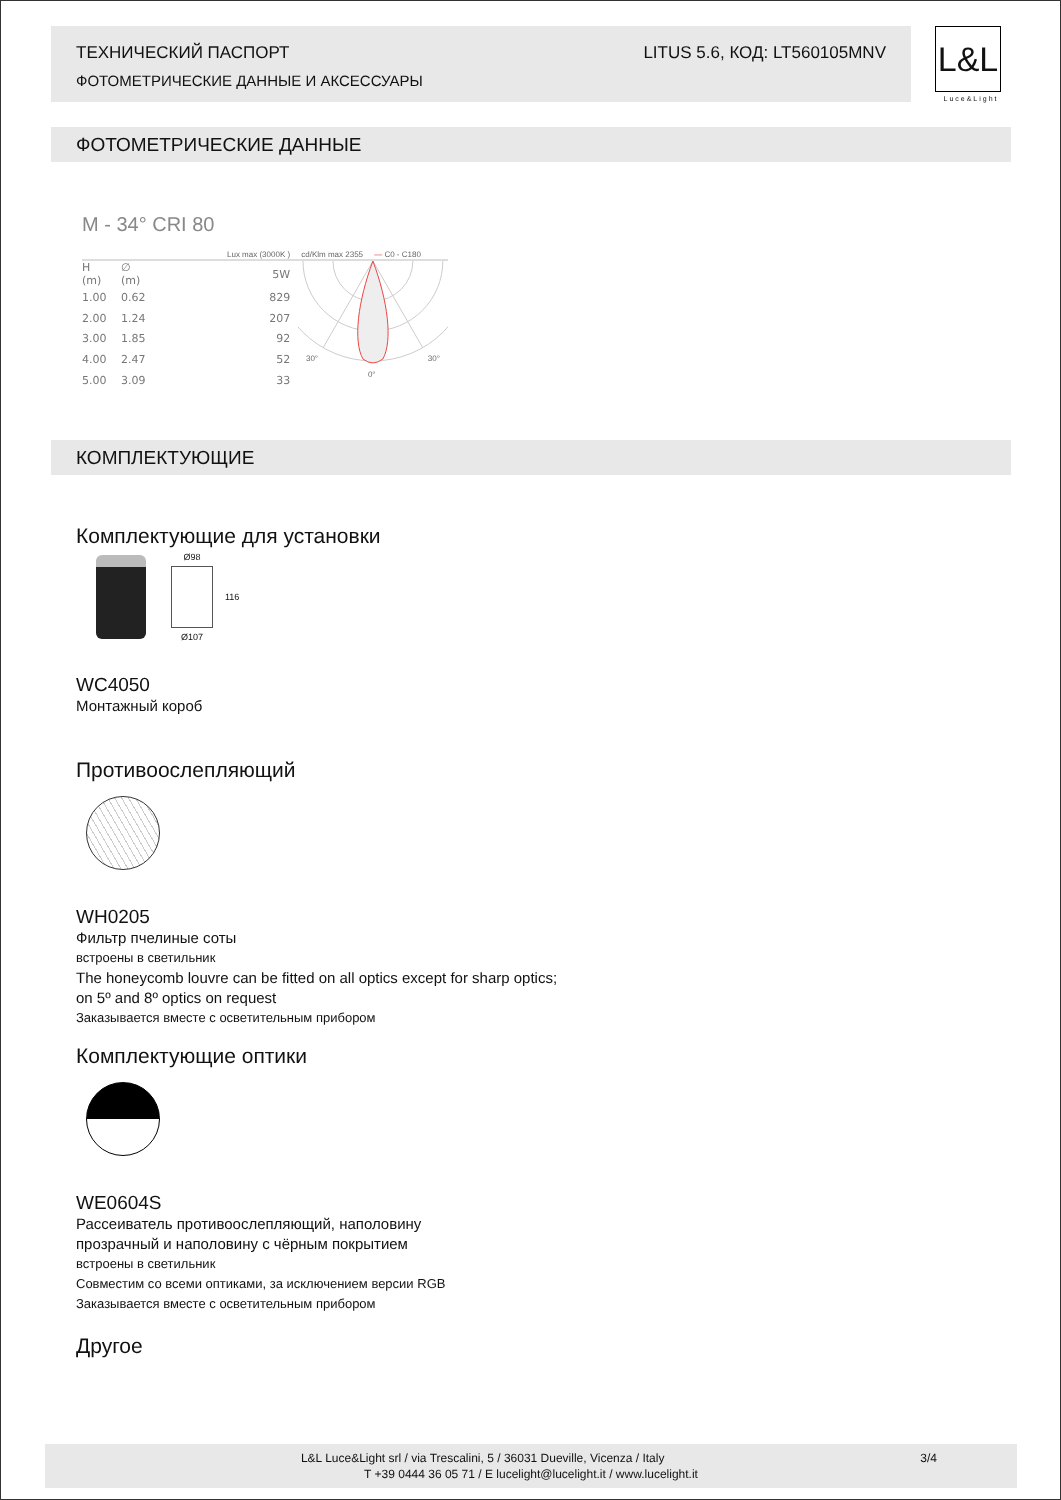ТЕХНИЧЕСКИЙ ПАСПОРТ
ФОТОМЕТРИЧЕСКИЕ ДАННЫЕ И АКСЕССУАРЫ
LITUS 5.6, КОД: LT560105MNV
L&L
Luce&Light
ФОТОМЕТРИЧЕСКИЕ ДАННЫЕ
M - 34° CRI 80
Lux max (3000K ) cd/Klm max 2355 — C0 - C180
| H (m) | ∅ (m) | | 5W |
| 1.00 | 0.62 | | 829 |
| 2.00 | 1.24 | | 207 |
| 3.00 | 1.85 | | 92 |
| 4.00 | 2.47 | | 52 |
| 5.00 | 3.09 | | 33 |
30°
30°
0°
КОМПЛЕКТУЮЩИЕ
Комплектующие для установки
Ø98
Ø107
116
WC4050
Монтажный короб
Противоослепляющий
WH0205
Фильтр пчелиные соты
встроены в светильник
The honeycomb louvre can be fitted on all optics except for sharp optics;
on 5º and 8º optics on request
Заказывается вместе с осветительным прибором
Комплектующие оптики
WE0604S
Рассеиватель противоослепляющий, наполовину
прозрачный и наполовину с чёрным покрытием
встроены в светильник
Совместим со всеми оптиками, за исключением версии RGB
Заказывается вместе с осветительным прибором
Другое
L&L Luce&Light srl / via Trescalini, 5 / 36031 Dueville, Vicenza / Italy 3/4
T +39 0444 36 05 71 / E lucelight@lucelight.it / www.lucelight.it